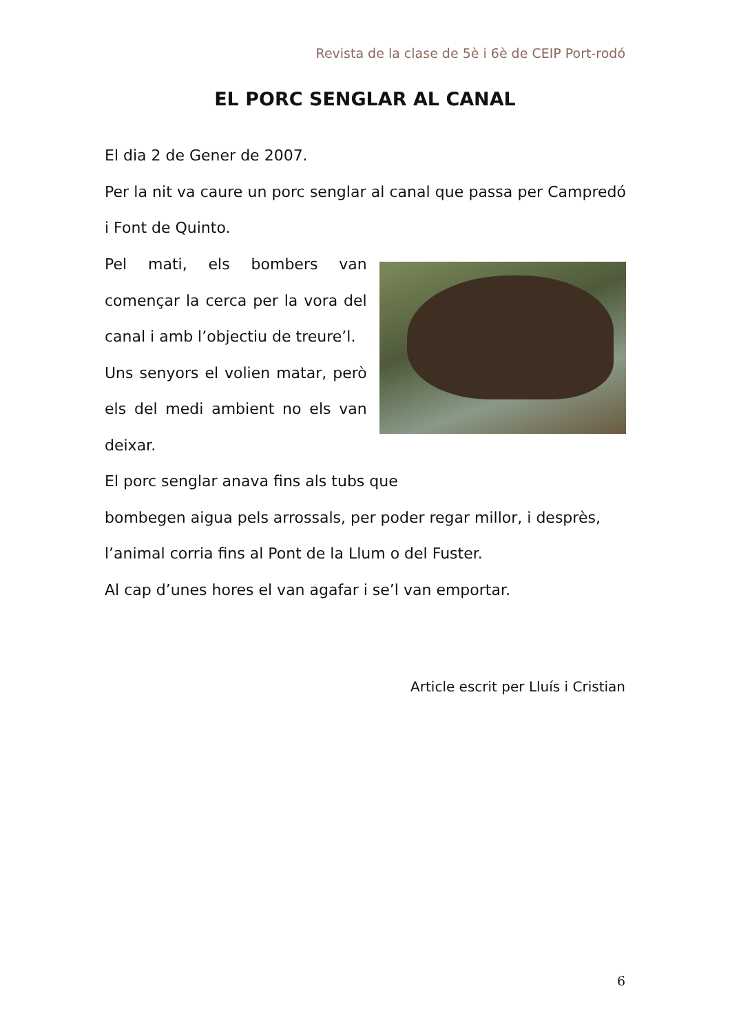Revista de la clase de 5è i 6è de CEIP Port-rodó
EL PORC SENGLAR AL CANAL
El dia 2 de Gener de 2007.
Per la nit va caure un porc senglar al canal que passa per Campredó i Font de Quinto.
Pel mati, els bombers van començar la cerca per la vora del canal i amb l’objectiu de treure’l.
Uns senyors el volien matar, però els del medi ambient no els van deixar.
El porc senglar anava fins als tubs que
bombegen aigua pels arrossals, per poder regar millor, i desprès, l’animal corria fins al Pont de la Llum o del Fuster.
Al cap d’unes hores el van agafar i se’l van emportar.
Article escrit per Lluís i Cristian
6